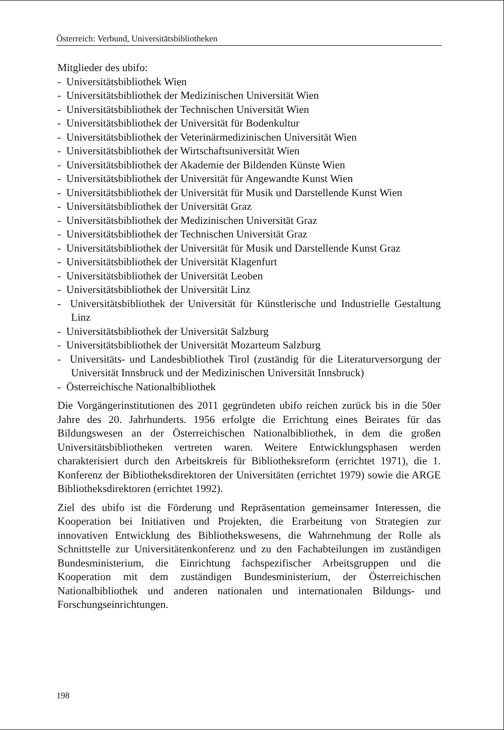Österreich: Verbund, Universitätsbibliotheken
Mitglieder des ubifo:
- Universitätsbibliothek Wien
- Universitätsbibliothek der Medizinischen Universität Wien
- Universitätsbibliothek der Technischen Universität Wien
- Universitätsbibliothek der Universität für Bodenkultur
- Universitätsbibliothek der Veterinärmedizinischen Universität Wien
- Universitätsbibliothek der Wirtschaftsuniversität Wien
- Universitätsbibliothek der Akademie der Bildenden Künste Wien
- Universitätsbibliothek der Universität für Angewandte Kunst Wien
- Universitätsbibliothek der Universität für Musik und Darstellende Kunst Wien
- Universitätsbibliothek der Universität Graz
- Universitätsbibliothek der Medizinischen Universität Graz
- Universitätsbibliothek der Technischen Universität Graz
- Universitätsbibliothek der Universität für Musik und Darstellende Kunst Graz
- Universitätsbibliothek der Universität Klagenfurt
- Universitätsbibliothek der Universität Leoben
- Universitätsbibliothek der Universität Linz
- Universitätsbibliothek der Universität für Künstlerische und Industrielle Gestaltung Linz
- Universitätsbibliothek der Universität Salzburg
- Universitätsbibliothek der Universität Mozarteum Salzburg
- Universitäts- und Landesbibliothek Tirol (zuständig für die Literaturversorgung der Universität Innsbruck und der Medizinischen Universität Innsbruck)
- Österreichische Nationalbibliothek
Die Vorgängerinstitutionen des 2011 gegründeten ubifo reichen zurück bis in die 50er Jahre des 20. Jahrhunderts. 1956 erfolgte die Errichtung eines Beirates für das Bildungswesen an der Österreichischen Nationalbibliothek, in dem die großen Universitätsbibliotheken vertreten waren. Weitere Entwicklungsphasen werden charakterisiert durch den Arbeitskreis für Bibliotheksreform (errichtet 1971), die 1. Konferenz der Bibliotheksdirektoren der Universitäten (errichtet 1979) sowie die ARGE Bibliotheksdirektoren (errichtet 1992).
Ziel des ubifo ist die Förderung und Repräsentation gemeinsamer Interessen, die Kooperation bei Initiativen und Projekten, die Erarbeitung von Strategien zur innovativen Entwicklung des Bibliothekswesens, die Wahrnehmung der Rolle als Schnittstelle zur Universitätenkonferenz und zu den Fachabteilungen im zuständigen Bundesministerium, die Einrichtung fachspezifischer Arbeitsgruppen und die Kooperation mit dem zuständigen Bundesministerium, der Österreichischen Nationalbibliothek und anderen nationalen und internationalen Bildungs- und Forschungseinrichtungen.
198